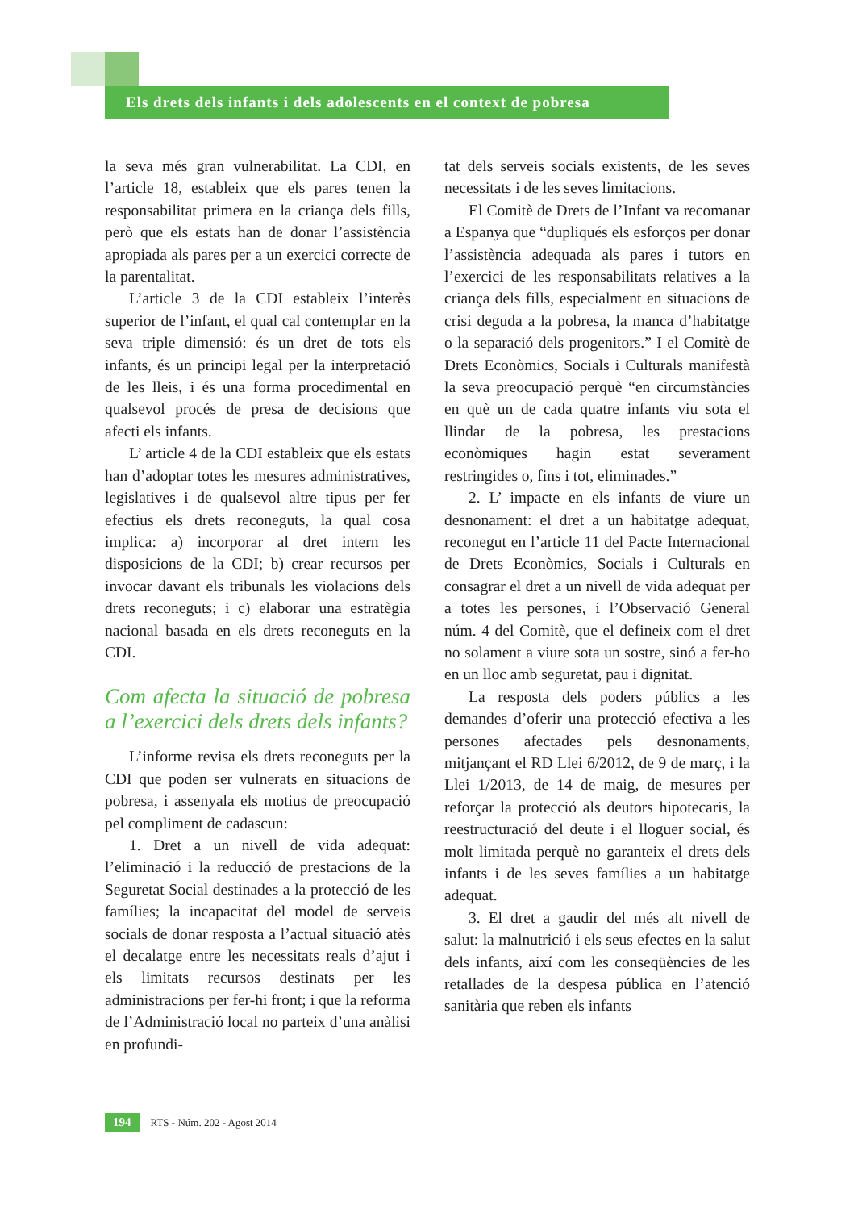Els drets dels infants i dels adolescents en el context de pobresa
la seva més gran vulnerabilitat. La CDI, en l’article 18, estableix que els pares tenen la responsabilitat primera en la criança dels fills, però que els estats han de donar l’assistència apropiada als pares per a un exercici correcte de la parentalitat.
L’article 3 de la CDI estableix l’interès superior de l’infant, el qual cal contemplar en la seva triple dimensió: és un dret de tots els infants, és un principi legal per la interpretació de les lleis, i és una forma procedimental en qualsevol procés de presa de decisions que afecti els infants.
L’ article 4 de la CDI estableix que els estats han d’adoptar totes les mesures administratives, legislatives i de qualsevol altre tipus per fer efectius els drets reconeguts, la qual cosa implica: a) incorporar al dret intern les disposicions de la CDI; b) crear recursos per invocar davant els tribunals les violacions dels drets reconeguts; i c) elaborar una estratègia nacional basada en els drets reconeguts en la CDI.
Com afecta la situació de pobresa a l’exercici dels drets dels infants?
L’informe revisa els drets reconeguts per la CDI que poden ser vulnerats en situacions de pobresa, i assenyala els motius de preocupació pel compliment de cadascun:
1. Dret a un nivell de vida adequat: l’eliminació i la reducció de prestacions de la Seguretat Social destinades a la protecció de les famílies; la incapacitat del model de serveis socials de donar resposta a l’actual situació atès el decalatge entre les necessitats reals d’ajut i els limitats recursos destinats per les administracions per fer-hi front; i que la reforma de l’Administració local no parteix d’una anàlisi en profundi-
tat dels serveis socials existents, de les seves necessitats i de les seves limitacions.
El Comitè de Drets de l’Infant va recomanar a Espanya que “dupliqués els esforços per donar l’assistència adequada als pares i tutors en l’exercici de les responsabilitats relatives a la criança dels fills, especialment en situacions de crisi deguda a la pobresa, la manca d’habitatge o la separació dels progenitors.” I el Comitè de Drets Econòmics, Socials i Culturals manifestà la seva preocupació perquè “en circumstàncies en què un de cada quatre infants viu sota el llindar de la pobresa, les prestacions econòmiques hagin estat severament restringides o, fins i tot, eliminades.”
2. L’ impacte en els infants de viure un desnonament: el dret a un habitatge adequat, reconegut en l’article 11 del Pacte Internacional de Drets Econòmics, Socials i Culturals en consagrar el dret a un nivell de vida adequat per a totes les persones, i l’Observació General núm. 4 del Comitè, que el defineix com el dret no solament a viure sota un sostre, sinó a fer-ho en un lloc amb seguretat, pau i dignitat.
La resposta dels poders públics a les demandes d’oferir una protecció efectiva a les persones afectades pels desnonaments, mitjançant el RD Llei 6/2012, de 9 de març, i la Llei 1/2013, de 14 de maig, de mesures per reforçar la protecció als deutors hipotecaris, la reestructuració del deute i el lloguer social, és molt limitada perquè no garanteix el drets dels infants i de les seves famílies a un habitatge adequat.
3. El dret a gaudir del més alt nivell de salut: la malnutrició i els seus efectes en la salut dels infants, així com les conseqüències de les retallades de la despesa pública en l’atenció sanitària que reben els infants
194 RTS - Núm. 202 - Agost 2014